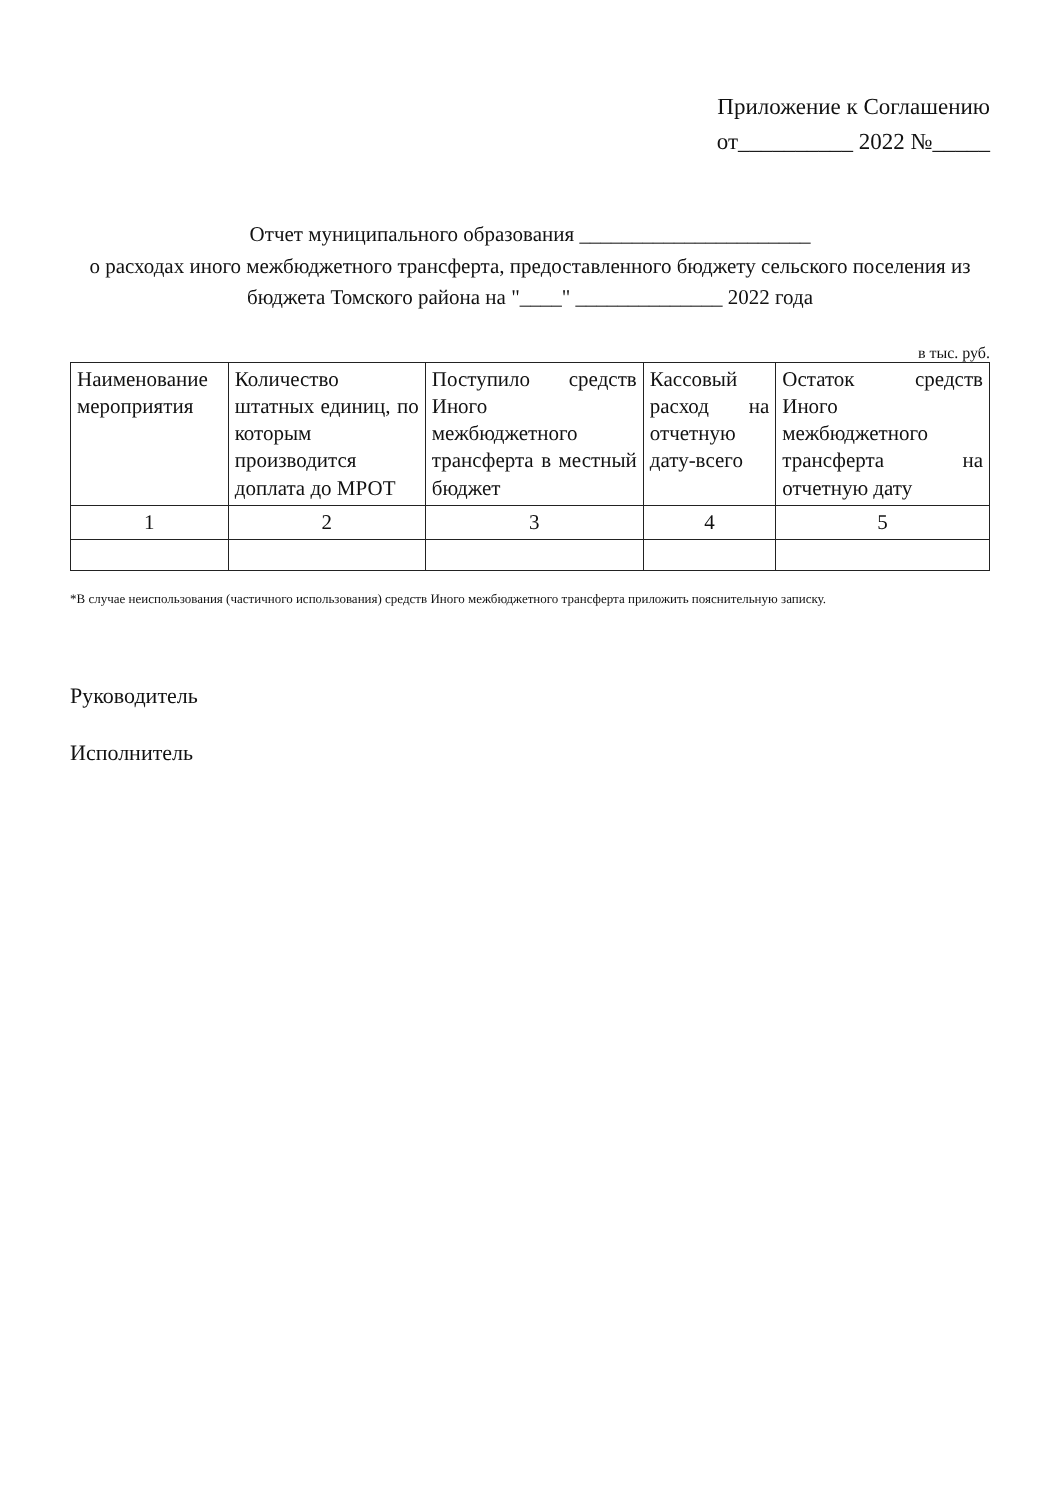Приложение к Соглашению
от__________ 2022 №_____
Отчет муниципального образования ______________________
о расходах иного межбюджетного трансферта, предоставленного бюджету сельского поселения из бюджета Томского района на "____" ______________ 2022 года
в тыс. руб.
| Наименование мероприятия | Количество штатных единиц, по которым производится доплата до МРОТ | Поступило средств Иного межбюджетного трансферта в местный бюджет | Кассовый расход на отчетную дату-всего | Остаток средств Иного межбюджетного трансферта на отчетную дату |
| 1 | 2 | 3 | 4 | 5 |
*В случае неиспользования (частичного использования) средств Иного межбюджетного трансферта приложить пояснительную записку.
Руководитель
Исполнитель